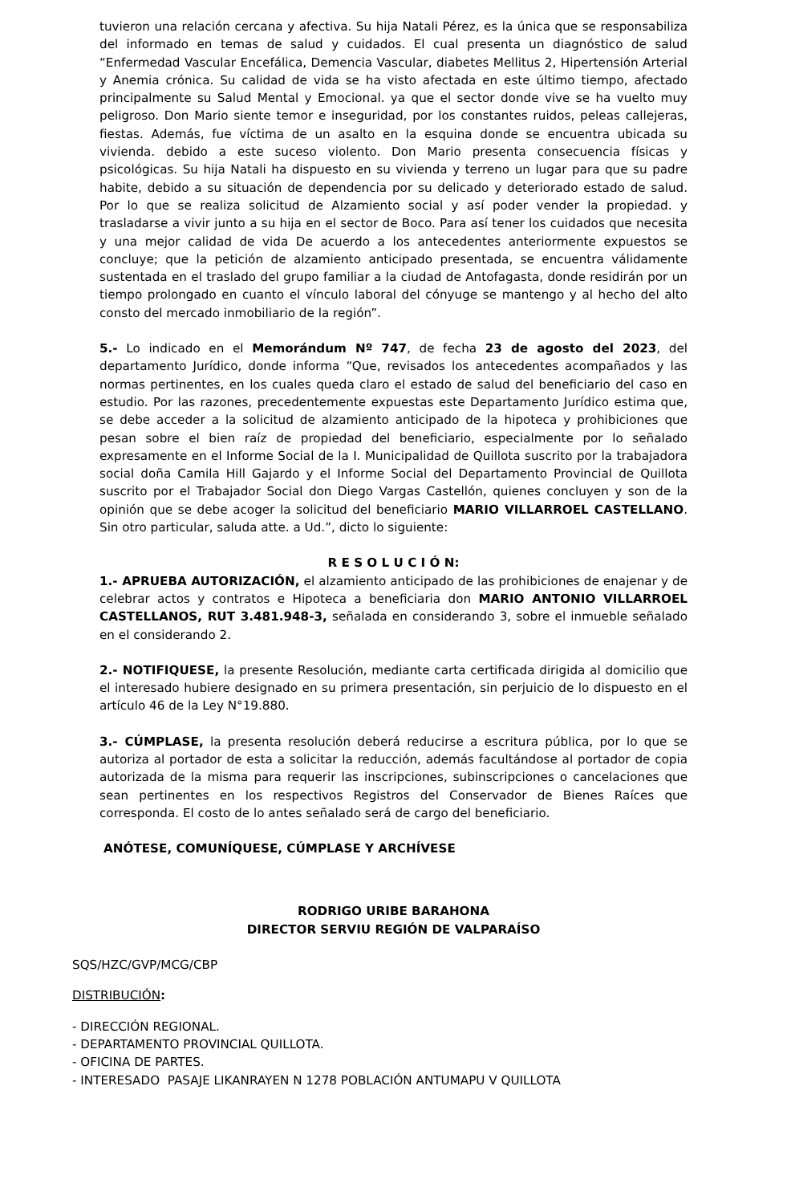tuvieron una relación cercana y afectiva. Su hija Natali Pérez, es la única que se responsabiliza del informado en temas de salud y cuidados. El cual presenta un diagnóstico de salud “Enfermedad Vascular Encefálica, Demencia Vascular, diabetes Mellitus 2, Hipertensión Arterial y Anemia crónica. Su calidad de vida se ha visto afectada en este último tiempo, afectado principalmente su Salud Mental y Emocional. ya que el sector donde vive se ha vuelto muy peligroso. Don Mario siente temor e inseguridad, por los constantes ruidos, peleas callejeras, fiestas. Además, fue víctima de un asalto en la esquina donde se encuentra ubicada su vivienda. debido a este suceso violento. Don Mario presenta consecuencia físicas y psicológicas. Su hija Natali ha dispuesto en su vivienda y terreno un lugar para que su padre habite, debido a su situación de dependencia por su delicado y deteriorado estado de salud. Por lo que se realiza solicitud de Alzamiento social y así poder vender la propiedad. y trasladarse a vivir junto a su hija en el sector de Boco. Para así tener los cuidados que necesita y una mejor calidad de vida De acuerdo a los antecedentes anteriormente expuestos se concluye; que la petición de alzamiento anticipado presentada, se encuentra válidamente sustentada en el traslado del grupo familiar a la ciudad de Antofagasta, donde residirán por un tiempo prolongado en cuanto el vínculo laboral del cónyuge se mantengo y al hecho del alto consto del mercado inmobiliario de la región”.
5.- Lo indicado en el Memorándum Nº 747, de fecha 23 de agosto del 2023, del departamento Jurídico, donde informa “Que, revisados los antecedentes acompañados y las normas pertinentes, en los cuales queda claro el estado de salud del beneficiario del caso en estudio. Por las razones, precedentemente expuestas este Departamento Jurídico estima que, se debe acceder a la solicitud de alzamiento anticipado de la hipoteca y prohibiciones que pesan sobre el bien raíz de propiedad del beneficiario, especialmente por lo señalado expresamente en el Informe Social de la I. Municipalidad de Quillota suscrito por la trabajadora social doña Camila Hill Gajardo y el Informe Social del Departamento Provincial de Quillota suscrito por el Trabajador Social don Diego Vargas Castellón, quienes concluyen y son de la opinión que se debe acoger la solicitud del beneficiario MARIO VILLARROEL CASTELLANO. Sin otro particular, saluda atte. a Ud.”, dicto lo siguiente:
R E S O L U C I Ó N:
1.- APRUEBA AUTORIZACIÓN, el alzamiento anticipado de las prohibiciones de enajenar y de celebrar actos y contratos e Hipoteca a beneficiaria don MARIO ANTONIO VILLARROEL CASTELLANOS, RUT 3.481.948-3, señalada en considerando 3, sobre el inmueble señalado en el considerando 2.
2.- NOTIFIQUESE, la presente Resolución, mediante carta certificada dirigida al domicilio que el interesado hubiere designado en su primera presentación, sin perjuicio de lo dispuesto en el artículo 46 de la Ley N°19.880.
3.- CÚMPLASE, la presenta resolución deberá reducirse a escritura pública, por lo que se autoriza al portador de esta a solicitar la reducción, además facultándose al portador de copia autorizada de la misma para requerir las inscripciones, subinscripciones o cancelaciones que sean pertinentes en los respectivos Registros del Conservador de Bienes Raíces que corresponda. El costo de lo antes señalado será de cargo del beneficiario.
ANÓTESE, COMUNÍQUESE, CÚMPLASE Y ARCHÍVESE
RODRIGO URIBE BARAHONA
DIRECTOR SERVIU REGIÓN DE VALPARAÍSO
SQS/HZC/GVP/MCG/CBP
DISTRIBUCIÓN:
- DIRECCIÓN REGIONAL.
- DEPARTAMENTO PROVINCIAL QUILLOTA.
- OFICINA DE PARTES.
- INTERESADO PASAJE LIKANRAYEN N 1278 POBLACIÓN ANTUMAPU V QUILLOTA